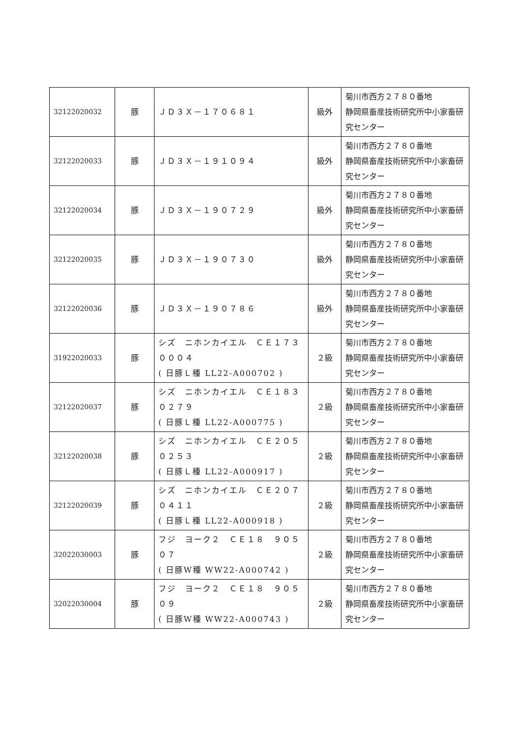| 32122020032 | 豚 | ＪＤ３Ｘ－１７０６８１ | 級外 | 菊川市西方２７８０番地 静岡県畜産技術研究所中小家畜研究センター |
| 32122020033 | 豚 | ＪＤ３Ｘ－１９１０９４ | 級外 | 菊川市西方２７８０番地 静岡県畜産技術研究所中小家畜研究センター |
| 32122020034 | 豚 | ＪＤ３Ｘ－１９０７２９ | 級外 | 菊川市西方２７８０番地 静岡県畜産技術研究所中小家畜研究センター |
| 32122020035 | 豚 | ＪＤ３Ｘ－１９０７３０ | 級外 | 菊川市西方２７８０番地 静岡県畜産技術研究所中小家畜研究センター |
| 32122020036 | 豚 | ＪＤ３Ｘ－１９０７８６ | 級外 | 菊川市西方２７８０番地 静岡県畜産技術研究所中小家畜研究センター |
| 31922020033 | 豚 | シズ ニホンカイエル ＣＥ１７３ ０００４ ( 日豚Ｌ種 LL22-A000702 ) | ２級 | 菊川市西方２７８０番地 静岡県畜産技術研究所中小家畜研究センター |
| 32122020037 | 豚 | シズ ニホンカイエル ＣＥ１８３ ０２７９ ( 日豚Ｌ種 LL22-A000775 ) | ２級 | 菊川市西方２７８０番地 静岡県畜産技術研究所中小家畜研究センター |
| 32122020038 | 豚 | シズ ニホンカイエル ＣＥ２０５ ０２５３ ( 日豚Ｌ種 LL22-A000917 ) | ２級 | 菊川市西方２７８０番地 静岡県畜産技術研究所中小家畜研究センター |
| 32122020039 | 豚 | シズ ニホンカイエル ＣＥ２０７ ０４１１ ( 日豚Ｌ種 LL22-A000918 ) | ２級 | 菊川市西方２７８０番地 静岡県畜産技術研究所中小家畜研究センター |
| 32022030003 | 豚 | フジ ヨーク２ ＣＥ１８ ９０５０７ ( 日豚W種 WW22-A000742 ) | ２級 | 菊川市西方２７８０番地 静岡県畜産技術研究所中小家畜研究センター |
| 32022030004 | 豚 | フジ ヨーク２ ＣＥ１８ ９０５０９ ( 日豚W種 WW22-A000743 ) | ２級 | 菊川市西方２７８０番地 静岡県畜産技術研究所中小家畜研究センター |